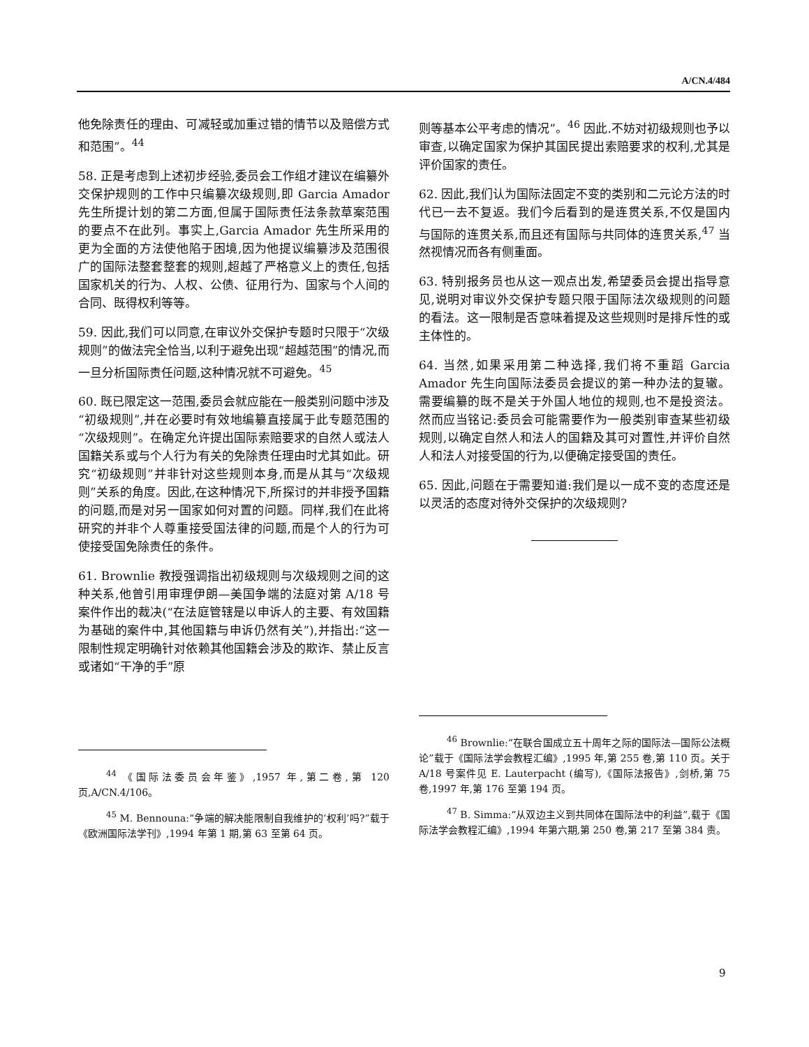A/CN.4/484
他免除责任的理由、可减轻或加重过错的情节以及赔偿方式和范围”。<sup>44</sup>
58. 正是考虑到上述初步经验,委员会工作组才建议在编纂外交保护规则的工作中只编纂次级规则,即 Garcia Amador 先生所提计划的第二方面,但属于国际责任法条款草案范围的要点不在此列。事实上,Garcia Amador 先生所采用的更为全面的方法使他陷于困境,因为他提议编纂涉及范围很广的国际法整套整套的规则,超越了严格意义上的责任,包括国家机关的行为、人权、公债、征用行为、国家与个人间的合同、既得权利等等。
59. 因此,我们可以同意,在审议外交保护专题时只限于“次级规则”的做法完全恰当,以利于避免出现“超越范围”的情况,而一旦分析国际责任问题,这种情况就不可避免。<sup>45</sup>
60. 既已限定这一范围,委员会就应能在一般类别问题中涉及“初级规则”,并在必要时有效地编纂直接属于此专题范围的“次级规则”。在确定允许提出国际索赔要求的自然人或法人国籍关系或与个人行为有关的免除责任理由时尤其如此。研究“初级规则”并非针对这些规则本身,而是从其与“次级规则”关系的角度。因此,在这种情况下,所探讨的并非授予国籍的问题,而是对另一国家如何对置的问题。同样,我们在此将研究的并非个人尊重接受国法律的问题,而是个人的行为可使接受国免除责任的条件。
61. Brownlie 教授强调指出初级规则与次级规则之间的这种关系,他曾引用审理伊朗—美国争端的法庭对第 A/18 号案件作出的裁决(“在法庭管辖是以申诉人的主要、有效国籍为基础的案件中,其他国籍与申诉仍然有关”),并指出:“这一限制性规定明确针对依赖其他国籍会涉及的欺诈、禁止反言或诸如“干净的手”原
<sup>44</sup> 《国际法委员会年鉴》,1957 年,第二卷,第 120 页,A/CN.4/106。
<sup>45</sup> M. Bennouna:“争端的解决能限制自我维护的‘权利’吗?”载于《欧洲国际法学刊》,1994 年第 1 期,第 63 至第 64 页。
则等基本公平考虑的情况”。<sup>46</sup> 因此.不妨对初级规则也予以审查,以确定国家为保护其国民提出索赔要求的权利,尤其是评价国家的责任。
62. 因此,我们认为国际法固定不变的类别和二元论方法的时代已一去不复返。我们今后看到的是连贯关系,不仅是国内与国际的连贯关系,而且还有国际与共同体的连贯关系,<sup>47</sup> 当然视情况而各有侧重面。
63. 特别报务员也从这一观点出发,希望委员会提出指导意见,说明对审议外交保护专题只限于国际法次级规则的问题的看法。这一限制是否意味着提及这些规则时是排斥性的或主体性的。
64. 当然,如果采用第二种选择,我们将不重蹈 Garcia Amador 先生向国际法委员会提议的第一种办法的复辙。需要编纂的既不是关于外国人地位的规则,也不是投资法。然而应当铭记:委员会可能需要作为一般类别审查某些初级规则,以确定自然人和法人的国籍及其可对置性,并评价自然人和法人对接受国的行为,以便确定接受国的责任。
65. 因此,问题在于需要知道:我们是以一成不变的态度还是以灵活的态度对待外交保护的次级规则?
<sup>46</sup> Brownlie:“在联合国成立五十周年之际的国际法—国际公法概论”载于《国际法学会教程汇编》,1995 年,第 255 卷,第 110 页。关于 A/18 号案件见 E. Lauterpacht (编写),《国际法报告》,剑桥,第 75 卷,1997 年,第 176 至第 194 页。
<sup>47</sup> B. Simma:“从双边主义到共同体在国际法中的利益”,载于《国际法学会教程汇编》,1994 年第六期,第 250 卷,第 217 至第 384 责。
9